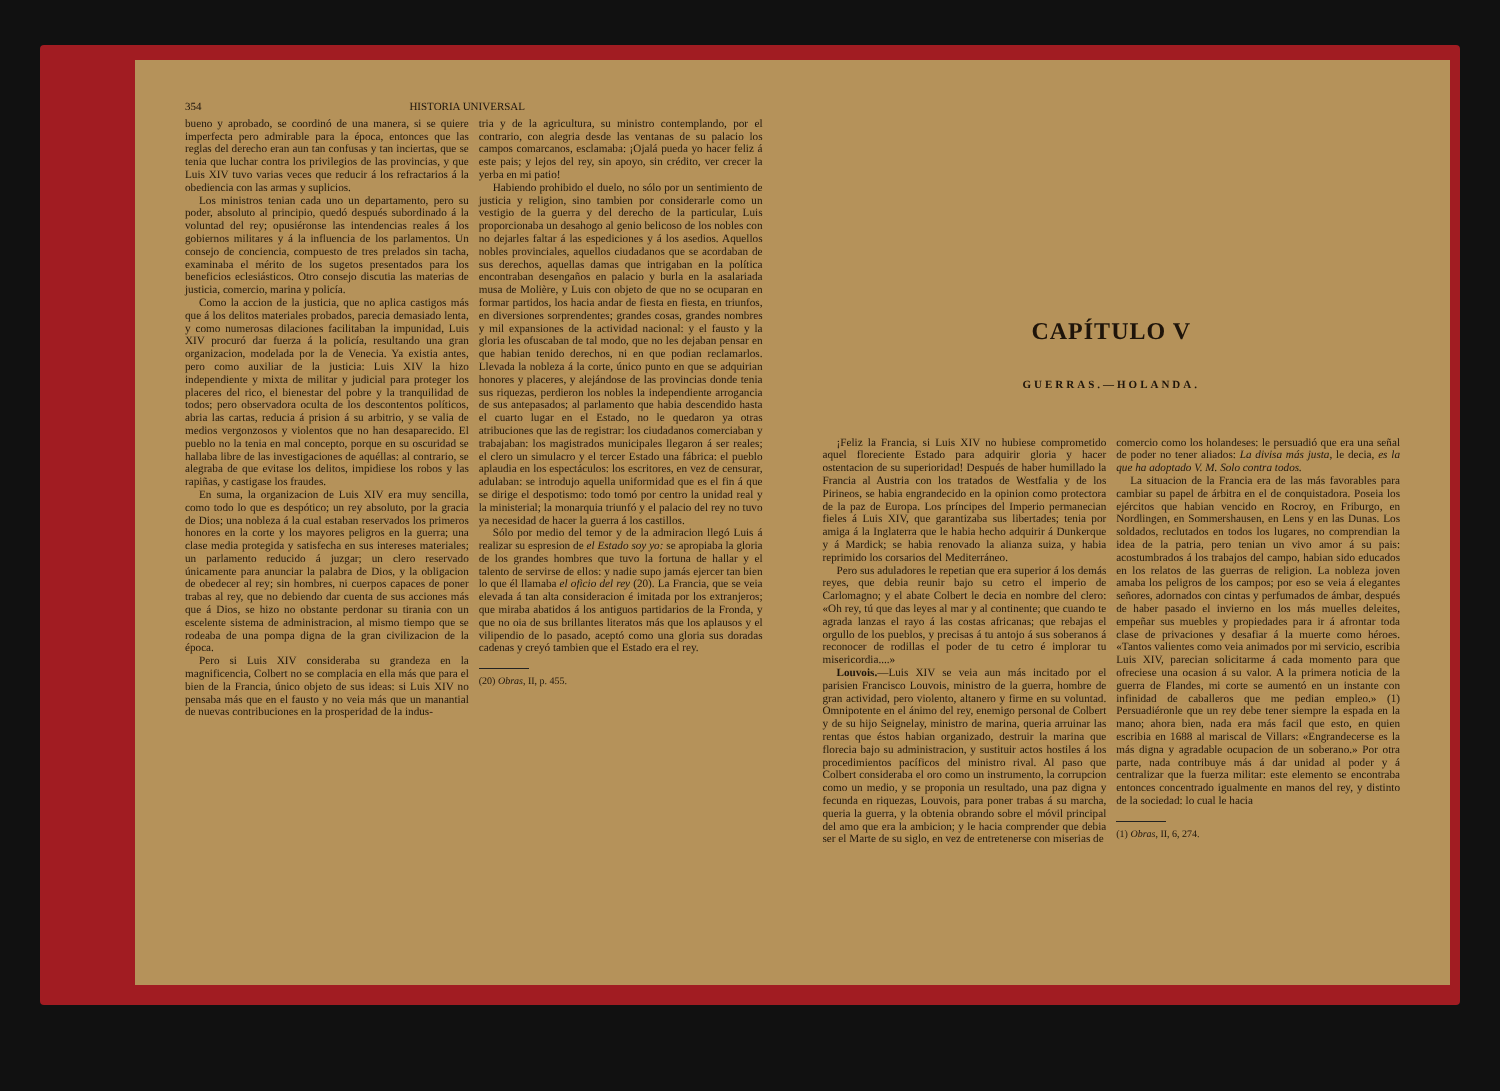354 HISTORIA UNIVERSAL
bueno y aprobado, se coordinó de una manera, si se quiere imperfecta pero admirable para la época, entonces que las reglas del derecho eran aun tan confusas y tan inciertas, que se tenia que luchar contra los privilegios de las provincias, y que Luis XIV tuvo varias veces que reducir á los refractarios á la obediencia con las armas y suplicios.
Los ministros tenian cada uno un departamento, pero su poder, absoluto al principio, quedó después subordinado á la voluntad del rey; opusiéronse las intendencias reales á los gobiernos militares y á la influencia de los parlamentos. Un consejo de conciencia, compuesto de tres prelados sin tacha, examinaba el mérito de los sugetos presentados para los beneficios eclesiásticos. Otro consejo discutia las materias de justicia, comercio, marina y policía.
Como la accion de la justicia, que no aplica castigos más que á los delitos materiales probados, parecia demasiado lenta, y como numerosas dilaciones facilitaban la impunidad, Luis XIV procuró dar fuerza á la policía, resultando una gran organizacion, modelada por la de Venecia. Ya existia antes, pero como auxiliar de la justicia: Luis XIV la hizo independiente y mixta de militar y judicial para proteger los placeres del rico, el bienestar del pobre y la tranquilidad de todos; pero observadora oculta de los descontentos políticos, abria las cartas, reducia á prision á su arbitrio, y se valia de medios vergonzosos y violentos que no han desaparecido. El pueblo no la tenia en mal concepto, porque en su oscuridad se hallaba libre de las investigaciones de aquéllas: al contrario, se alegraba de que evitase los delitos, impidiese los robos y las rapiñas, y castigase los fraudes.
En suma, la organizacion de Luis XIV era muy sencilla, como todo lo que es despótico; un rey absoluto, por la gracia de Dios; una nobleza á la cual estaban reservados los primeros honores en la corte y los mayores peligros en la guerra; una clase media protegida y satisfecha en sus intereses materiales; un parlamento reducido á juzgar; un clero reservado únicamente para anunciar la palabra de Dios, y la obligacion de obedecer al rey; sin hombres, ni cuerpos capaces de poner trabas al rey, que no debiendo dar cuenta de sus acciones más que á Dios, se hizo no obstante perdonar su tirania con un escelente sistema de administracion, al mismo tiempo que se rodeaba de una pompa digna de la gran civilizacion de la época.
Pero si Luis XIV consideraba su grandeza en la magnificencia, Colbert no se complacia en ella más que para el bien de la Francia, único objeto de sus ideas: si Luis XIV no pensaba más que en el fausto y no veia más que un manantial de nuevas contribuciones en la prosperidad de la indus-
tria y de la agricultura, su ministro contemplando, por el contrario, con alegria desde las ventanas de su palacio los campos comarcanos, esclamaba: ¡Ojalá pueda yo hacer feliz á este pais; y lejos del rey, sin apoyo, sin crédito, ver crecer la yerba en mi patio!
Habiendo prohibido el duelo, no sólo por un sentimiento de justicia y religion, sino tambien por considerarle como un vestigio de la guerra y del derecho de la particular, Luis proporcionaba un desahogo al genio belicoso de los nobles con no dejarles faltar á las espediciones y á los asedios. Aquellos nobles provinciales, aquellos ciudadanos que se acordaban de sus derechos, aquellas damas que intrigaban en la política encontraban desengaños en palacio y burla en la asalariada musa de Molière, y Luis con objeto de que no se ocuparan en formar partidos, los hacia andar de fiesta en fiesta, en triunfos, en diversiones sorprendentes; grandes cosas, grandes nombres y mil expansiones de la actividad nacional: y el fausto y la gloria les ofuscaban de tal modo, que no les dejaban pensar en que habian tenido derechos, ni en que podian reclamarlos. Llevada la nobleza á la corte, único punto en que se adquirian honores y placeres, y alejándose de las provincias donde tenia sus riquezas, perdieron los nobles la independiente arrogancia de sus antepasados; al parlamento que habia descendido hasta el cuarto lugar en el Estado, no le quedaron ya otras atribuciones que las de registrar: los ciudadanos comerciaban y trabajaban: los magistrados municipales llegaron á ser reales; el clero un simulacro y el tercer Estado una fábrica: el pueblo aplaudia en los espectáculos: los escritores, en vez de censurar, adulaban: se introdujo aquella uniformidad que es el fin á que se dirige el despotismo: todo tomó por centro la unidad real y la ministerial; la monarquia triunfó y el palacio del rey no tuvo ya necesidad de hacer la guerra á los castillos.
Sólo por medio del temor y de la admiracion llegó Luis á realizar su espresion de el Estado soy yo: se apropiaba la gloria de los grandes hombres que tuvo la fortuna de hallar y el talento de servirse de ellos: y nadie supo jamás ejercer tan bien lo que él llamaba el oficio del rey (20). La Francia, que se veia elevada á tan alta consideracion é imitada por los extranjeros; que miraba abatidos á los antiguos partidarios de la Fronda, y que no oia de sus brillantes literatos más que los aplausos y el vilipendio de lo pasado, aceptó como una gloria sus doradas cadenas y creyó tambien que el Estado era el rey.
(20) Obras, II, p. 455.
CAPÍTULO V
GUERRAS.—HOLANDA.
¡Feliz la Francia, si Luis XIV no hubiese comprometido aquel floreciente Estado para adquirir gloria y hacer ostentacion de su superioridad! Después de haber humillado la Francia al Austria con los tratados de Westfalia y de los Pirineos, se habia engrandecido en la opinion como protectora de la paz de Europa. Los príncipes del Imperio permanecian fieles á Luis XIV, que garantizaba sus libertades; tenia por amiga á la Inglaterra que le habia hecho adquirir á Dunkerque y á Mardick; se habia renovado la alianza suiza, y habia reprimido los corsarios del Mediterráneo.
Pero sus aduladores le repetian que era superior á los demás reyes, que debia reunir bajo su cetro el imperio de Carlomagno; y el abate Colbert le decia en nombre del clero: «Oh rey, tú que das leyes al mar y al continente; que cuando te agrada lanzas el rayo á las costas africanas; que rebajas el orgullo de los pueblos, y precisas á tu antojo á sus soberanos á reconocer de rodillas el poder de tu cetro é implorar tu misericordia....»
Louvois.—Luis XIV se veia aun más incitado por el parisien Francisco Louvois, ministro de la guerra, hombre de gran actividad, pero violento, altanero y firme en su voluntad. Omnipotente en el ánimo del rey, enemigo personal de Colbert y de su hijo Seignelay, ministro de marina, queria arruinar las rentas que éstos habian organizado, destruir la marina que florecia bajo su administracion, y sustituir actos hostiles á los procedimientos pacíficos del ministro rival. Al paso que Colbert consideraba el oro como un instrumento, la corrupcion como un medio, y se proponia un resultado, una paz digna y fecunda en riquezas, Louvois, para poner trabas á su marcha, queria la guerra, y la obtenia obrando sobre el móvil principal del amo que era la ambicion; y le hacia comprender que debia ser el Marte de su siglo, en vez de entretenerse con miserias de
comercio como los holandeses: le persuadió que era una señal de poder no tener aliados: La divisa más justa, le decia, es la que ha adoptado V. M. Solo contra todos.
La situacion de la Francia era de las más favorables para cambiar su papel de árbitra en el de conquistadora. Poseia los ejércitos que habian vencido en Rocroy, en Friburgo, en Nordlingen, en Sommershausen, en Lens y en las Dunas. Los soldados, reclutados en todos los lugares, no comprendian la idea de la patria, pero tenian un vivo amor á su pais: acostumbrados á los trabajos del campo, habian sido educados en los relatos de las guerras de religion. La nobleza joven amaba los peligros de los campos; por eso se veia á elegantes señores, adornados con cintas y perfumados de ámbar, después de haber pasado el invierno en los más muelles deleites, empeñar sus muebles y propiedades para ir á afrontar toda clase de privaciones y desafiar á la muerte como héroes. «Tantos valientes como veia animados por mi servicio, escribia Luis XIV, parecian solicitarme á cada momento para que ofreciese una ocasion á su valor. A la primera noticia de la guerra de Flandes, mi corte se aumentó en un instante con infinidad de caballeros que me pedian empleo.» (1) Persuadiéronle que un rey debe tener siempre la espada en la mano; ahora bien, nada era más facil que esto, en quien escribia en 1688 al mariscal de Villars: «Engrandecerse es la más digna y agradable ocupacion de un soberano.» Por otra parte, nada contribuye más á dar unidad al poder y á centralizar que la fuerza militar: este elemento se encontraba entonces concentrado igualmente en manos del rey, y distinto de la sociedad: lo cual le hacia
(1) Obras, II, 6, 274.